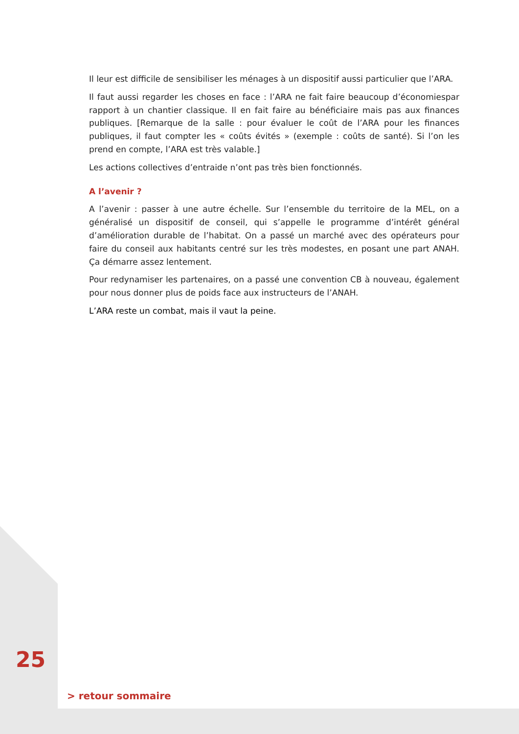Il leur est difficile de sensibiliser les ménages à un dispositif aussi particulier que l’ARA.
Il faut aussi regarder les choses en face : l’ARA ne fait faire beaucoup d’économiespar rapport à un chantier classique. Il en fait faire au bénéficiaire mais pas aux finances publiques. [Remarque de la salle : pour évaluer le coût de l’ARA pour les finances publiques, il faut compter les « coûts évités » (exemple : coûts de santé). Si l’on les prend en compte, l’ARA est très valable.]
Les actions collectives d’entraide n’ont pas très bien fonctionnés.
A l’avenir ?
A l’avenir : passer à une autre échelle. Sur l’ensemble du territoire de la MEL, on a généralisé un dispositif de conseil, qui s’appelle le programme d’intérêt général d’amélioration durable de l’habitat. On a passé un marché avec des opérateurs pour faire du conseil aux habitants centré sur les très modestes, en posant une part ANAH. Ça démarre assez lentement.
Pour redynamiser les partenaires, on a passé une convention CB à nouveau, également pour nous donner plus de poids face aux instructeurs de l’ANAH.
L’ARA reste un combat, mais il vaut la peine.
25
> retour sommaire